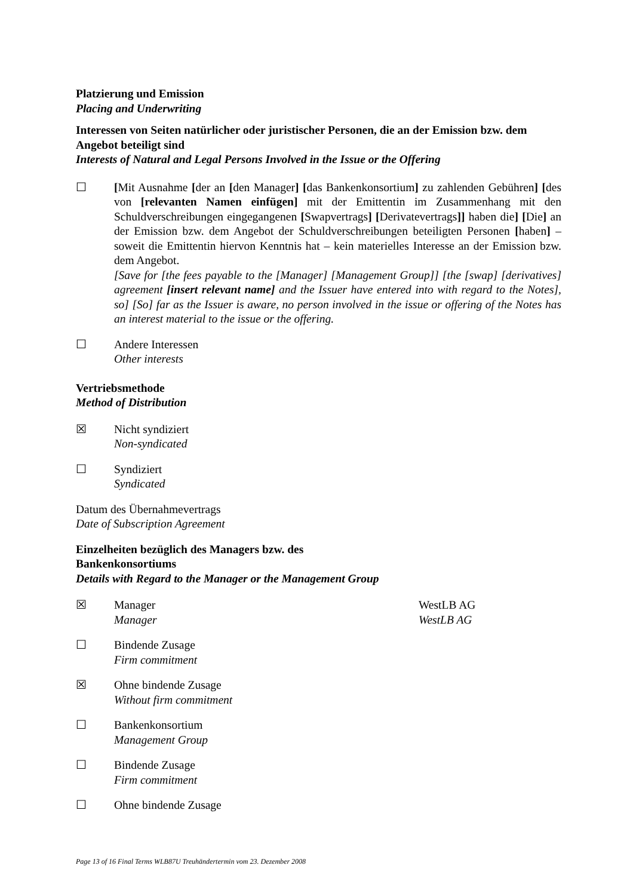Platzierung und Emission
Placing and Underwriting
Interessen von Seiten natürlicher oder juristischer Personen, die an der Emission bzw. dem Angebot beteiligt sind
Interests of Natural and Legal Persons Involved in the Issue or the Offering
☐ [Mit Ausnahme [der an [den Manager] [das Bankenkonsortium] zu zahlenden Gebühren] [des von [relevanten Namen einfügen] mit der Emittentin im Zusammenhang mit den Schuldverschreibungen eingegangenen [Swapvertrags] [Derivatevertrags]] haben die] [Die] an der Emission bzw. dem Angebot der Schuldverschreibungen beteiligten Personen [haben] – soweit die Emittentin hiervon Kenntnis hat – kein materielles Interesse an der Emission bzw. dem Angebot.
[Save for [the fees payable to the [Manager] [Management Group]] [the [swap] [derivatives] agreement [insert relevant name] and the Issuer have entered into with regard to the Notes], so] [So] far as the Issuer is aware, no person involved in the issue or offering of the Notes has an interest material to the issue or the offering.
☐ Andere Interessen
Other interests
Vertriebsmethode
Method of Distribution
☒ Nicht syndiziert
Non-syndicated
☐ Syndiziert
Syndicated
Datum des Übernahmevertrags
Date of Subscription Agreement
Einzelheiten bezüglich des Managers bzw. des Bankenkonsortiums
Details with Regard to the Manager or the Management Group
☒ Manager
Manager
WestLB AG
WestLB AG
☐ Bindende Zusage
Firm commitment
☒ Ohne bindende Zusage
Without firm commitment
☐ Bankenkonsortium
Management Group
☐ Bindende Zusage
Firm commitment
☐ Ohne bindende Zusage
Page 13 of 16 Final Terms WLB87U Treuhändertermin vom 23. Dezember 2008